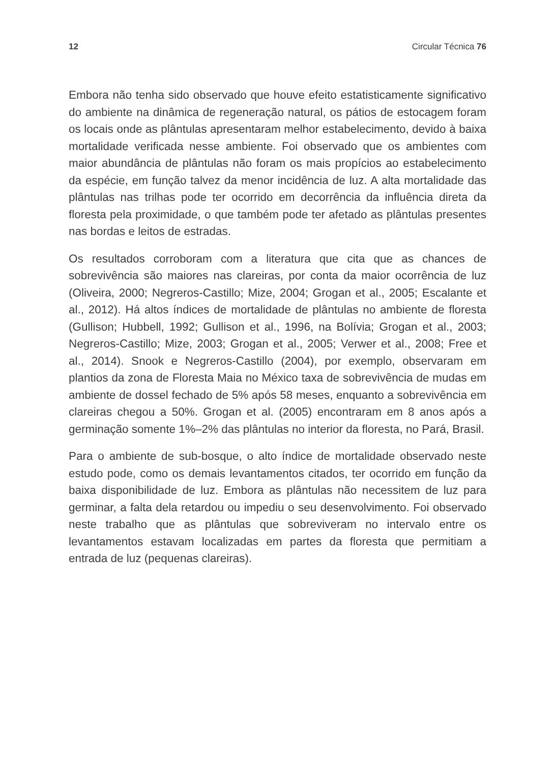12 Circular Técnica 76
Embora não tenha sido observado que houve efeito estatisticamente significativo do ambiente na dinâmica de regeneração natural, os pátios de estocagem foram os locais onde as plântulas apresentaram melhor estabelecimento, devido à baixa mortalidade verificada nesse ambiente. Foi observado que os ambientes com maior abundância de plântulas não foram os mais propícios ao estabelecimento da espécie, em função talvez da menor incidência de luz. A alta mortalidade das plântulas nas trilhas pode ter ocorrido em decorrência da influência direta da floresta pela proximidade, o que também pode ter afetado as plântulas presentes nas bordas e leitos de estradas.
Os resultados corroboram com a literatura que cita que as chances de sobrevivência são maiores nas clareiras, por conta da maior ocorrência de luz (Oliveira, 2000; Negreros-Castillo; Mize, 2004; Grogan et al., 2005; Escalante et al., 2012). Há altos índices de mortalidade de plântulas no ambiente de floresta (Gullison; Hubbell, 1992; Gullison et al., 1996, na Bolívia; Grogan et al., 2003; Negreros-Castillo; Mize, 2003; Grogan et al., 2005; Verwer et al., 2008; Free et al., 2014). Snook e Negreros-Castillo (2004), por exemplo, observaram em plantios da zona de Floresta Maia no México taxa de sobrevivência de mudas em ambiente de dossel fechado de 5% após 58 meses, enquanto a sobrevivência em clareiras chegou a 50%. Grogan et al. (2005) encontraram em 8 anos após a germinação somente 1%–2% das plântulas no interior da floresta, no Pará, Brasil.
Para o ambiente de sub-bosque, o alto índice de mortalidade observado neste estudo pode, como os demais levantamentos citados, ter ocorrido em função da baixa disponibilidade de luz. Embora as plântulas não necessitem de luz para germinar, a falta dela retardou ou impediu o seu desenvolvimento. Foi observado neste trabalho que as plântulas que sobreviveram no intervalo entre os levantamentos estavam localizadas em partes da floresta que permitiam a entrada de luz (pequenas clareiras).